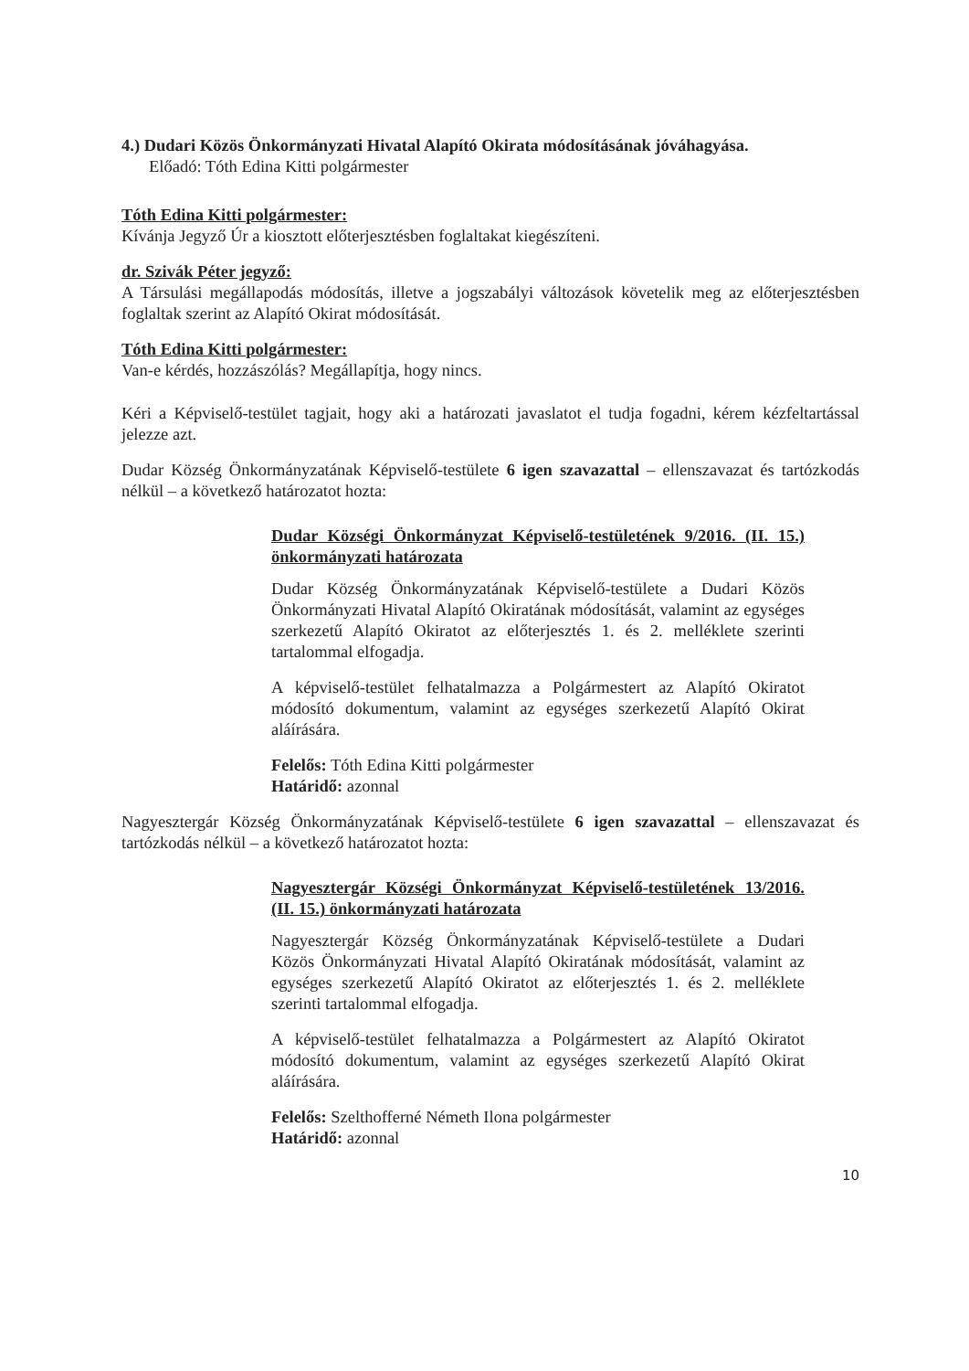4.) Dudari Közös Önkormányzati Hivatal Alapító Okirata módosításának jóváhagyása.
Előadó: Tóth Edina Kitti polgármester
Tóth Edina Kitti polgármester:
Kívánja Jegyző Úr a kiosztott előterjesztésben foglaltakat kiegészíteni.
dr. Szivák Péter jegyző:
A Társulási megállapodás módosítás, illetve a jogszabályi változások követelik meg az előterjesztésben foglaltak szerint az Alapító Okirat módosítását.
Tóth Edina Kitti polgármester:
Van-e kérdés, hozzászólás? Megállapítja, hogy nincs.
Kéri a Képviselő-testület tagjait, hogy aki a határozati javaslatot el tudja fogadni, kérem kézfeltartással jelezze azt.
Dudar Község Önkormányzatának Képviselő-testülete 6 igen szavazattal – ellenszavazat és tartózkodás nélkül – a következő határozatot hozta:
Dudar Községi Önkormányzat Képviselő-testületének 9/2016. (II. 15.) önkormányzati határozata
Dudar Község Önkormányzatának Képviselő-testülete a Dudari Közös Önkormányzati Hivatal Alapító Okiratának módosítását, valamint az egységes szerkezetű Alapító Okiratot az előterjesztés 1. és 2. melléklete szerinti tartalommal elfogadja.
A képviselő-testület felhatalmazza a Polgármestert az Alapító Okiratot módosító dokumentum, valamint az egységes szerkezetű Alapító Okirat aláírására.
Felelős: Tóth Edina Kitti polgármester
Határidő: azonnal
Nagyesztergár Község Önkormányzatának Képviselő-testülete 6 igen szavazattal – ellenszavazat és tartózkodás nélkül – a következő határozatot hozta:
Nagyesztergár Községi Önkormányzat Képviselő-testületének 13/2016. (II. 15.) önkormányzati határozata
Nagyesztergár Község Önkormányzatának Képviselő-testülete a Dudari Közös Önkormányzati Hivatal Alapító Okiratának módosítását, valamint az egységes szerkezetű Alapító Okiratot az előterjesztés 1. és 2. melléklete szerinti tartalommal elfogadja.
A képviselő-testület felhatalmazza a Polgármestert az Alapító Okiratot módosító dokumentum, valamint az egységes szerkezetű Alapító Okirat aláírására.
Felelős: Szelthofferné Németh Ilona polgármester
Határidő: azonnal
10